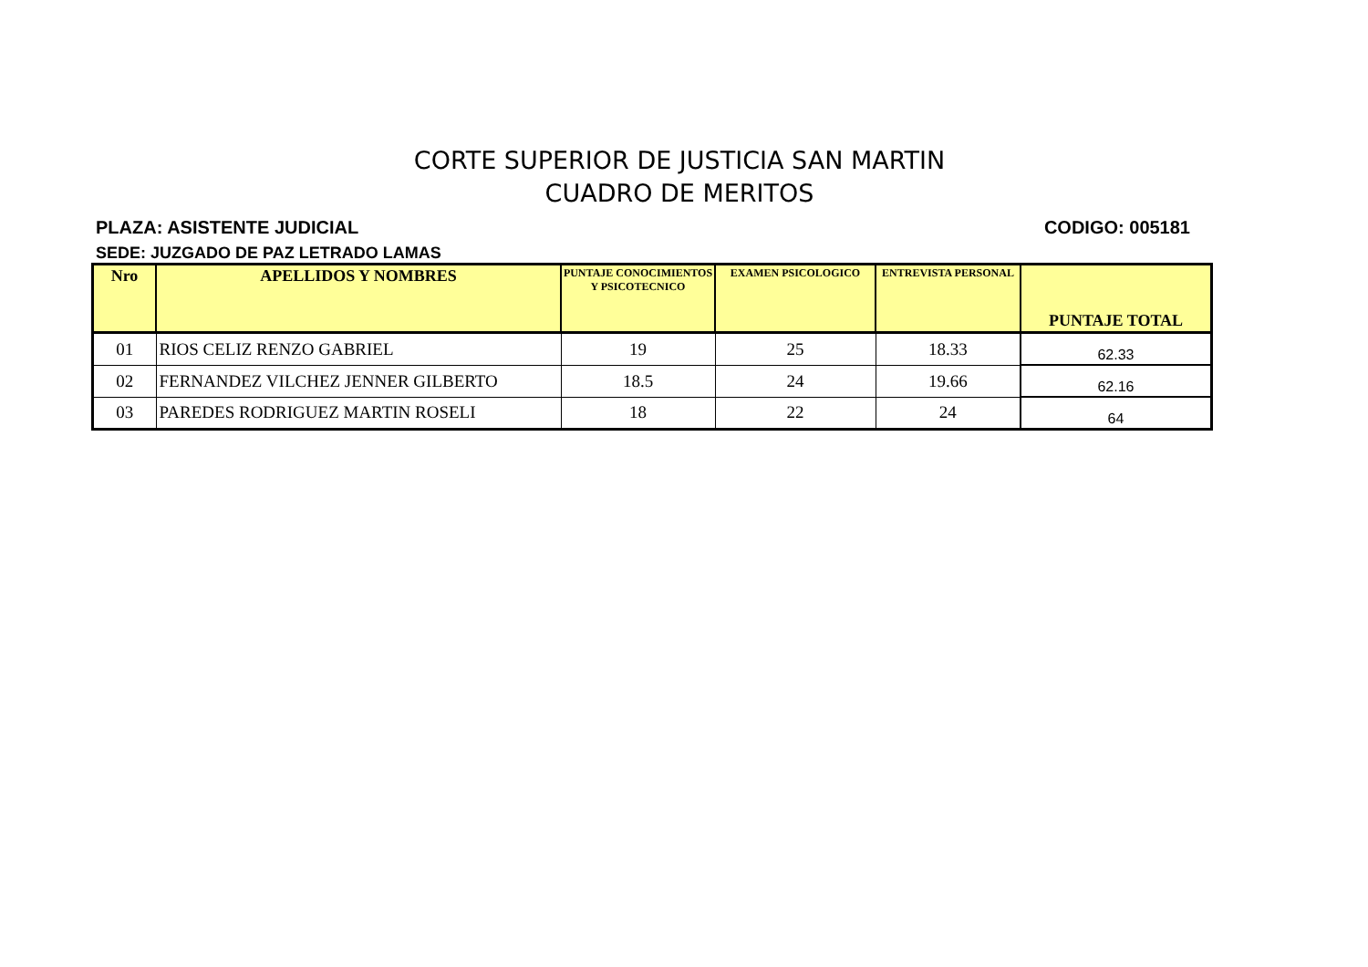CORTE SUPERIOR DE JUSTICIA SAN MARTIN
CUADRO DE MERITOS
PLAZA: ASISTENTE JUDICIAL CODIGO: 005181
SEDE: JUZGADO DE PAZ LETRADO LAMAS
| Nro | APELLIDOS Y NOMBRES | PUNTAJE CONOCIMIENTOS Y PSICOTECNICO | EXAMEN PSICOLOGICO | ENTREVISTA PERSONAL | PUNTAJE TOTAL |
| --- | --- | --- | --- | --- | --- |
| 01 | RIOS CELIZ RENZO GABRIEL | 19 | 25 | 18.33 | 62.33 |
| 02 | FERNANDEZ VILCHEZ JENNER GILBERTO | 18.5 | 24 | 19.66 | 62.16 |
| 03 | PAREDES RODRIGUEZ MARTIN ROSELI | 18 | 22 | 24 | 64 |